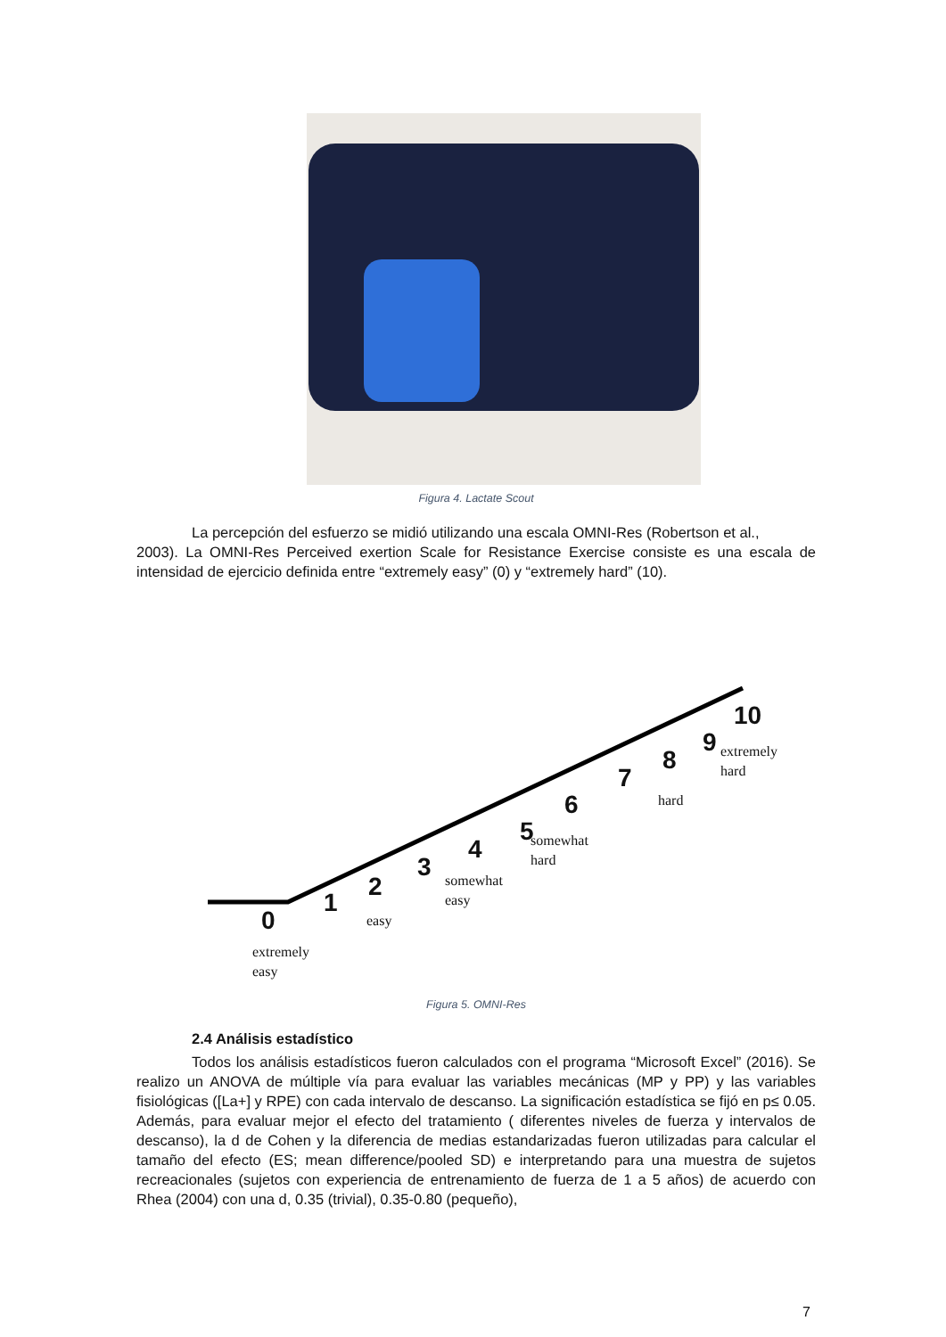Figura 4. Lactate Scout
La percepción del esfuerzo se midió utilizando una escala OMNI-Res (Robertson et al.,
2003). La OMNI-Res Perceived exertion Scale for Resistance Exercise consiste es una escala de intensidad de ejercicio definida entre “extremely easy” (0) y “extremely hard” (10).
0
extremely
easy
1
2
easy
3
4
somewhat
easy
5
6
somewhat
hard
7
8
hard
9
10
extremely
hard
Figura 5. OMNI-Res
2.4 Análisis estadístico
Todos los análisis estadísticos fueron calculados con el programa “Microsoft Excel” (2016). Se realizo un ANOVA de múltiple vía para evaluar las variables mecánicas (MP y PP) y las variables fisiológicas ([La+] y RPE) con cada intervalo de descanso. La significación estadística se fijó en p≤ 0.05. Además, para evaluar mejor el efecto del tratamiento ( diferentes niveles de fuerza y intervalos de descanso), la d de Cohen y la diferencia de medias estandarizadas fueron utilizadas para calcular el tamaño del efecto (ES; mean difference/pooled SD) e interpretando para una muestra de sujetos recreacionales (sujetos con experiencia de entrenamiento de fuerza de 1 a 5 años) de acuerdo con Rhea (2004) con una d, 0.35 (trivial), 0.35-0.80 (pequeño),
7